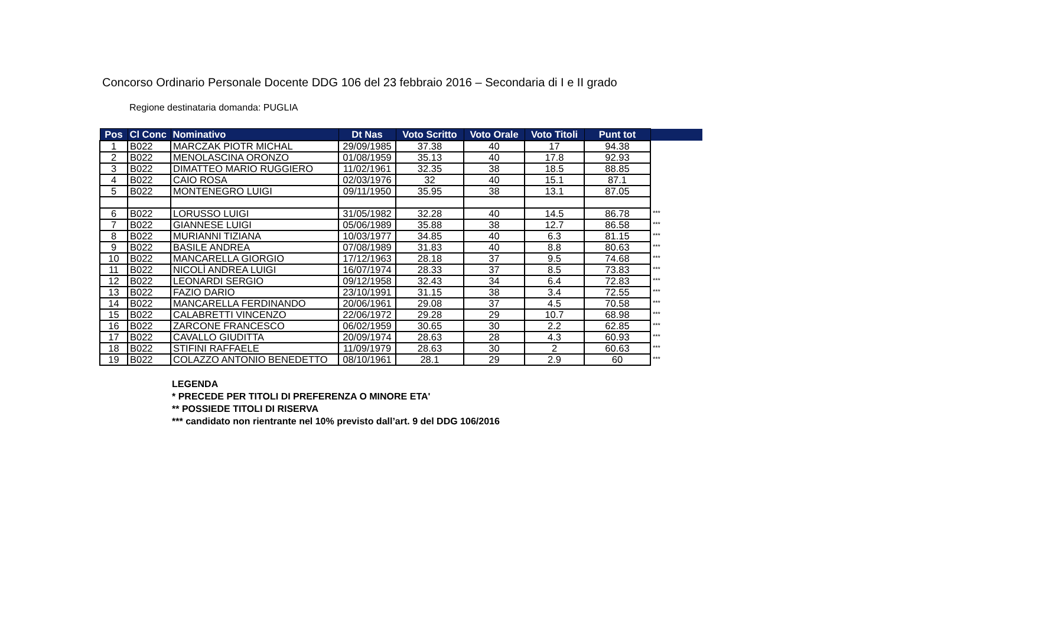Concorso Ordinario Personale Docente DDG 106 del 23 febbraio 2016 – Secondaria di I e II grado
Regione destinataria domanda: PUGLIA
| Pos | Cl Conc | Nominativo | Dt Nas | Voto Scritto | Voto Orale | Voto Titoli | Punt tot | |
| --- | --- | --- | --- | --- | --- | --- | --- | --- |
| 1 | B022 | MARCZAK PIOTR MICHAL | 29/09/1985 | 37.38 | 40 | 17 | 94.38 | |
| 2 | B022 | MENOLASCINA ORONZO | 01/08/1959 | 35.13 | 40 | 17.8 | 92.93 | |
| 3 | B022 | DIMATTEO MARIO RUGGIERO | 11/02/1961 | 32.35 | 38 | 18.5 | 88.85 | |
| 4 | B022 | CAIO ROSA | 02/03/1976 | 32 | 40 | 15.1 | 87.1 | |
| 5 | B022 | MONTENEGRO LUIGI | 09/11/1950 | 35.95 | 38 | 13.1 | 87.05 | |
| 6 | B022 | LORUSSO LUIGI | 31/05/1982 | 32.28 | 40 | 14.5 | 86.78 | *** |
| 7 | B022 | GIANNESE LUIGI | 05/06/1989 | 35.88 | 38 | 12.7 | 86.58 | *** |
| 8 | B022 | MURIANNI TIZIANA | 10/03/1977 | 34.85 | 40 | 6.3 | 81.15 | *** |
| 9 | B022 | BASILE ANDREA | 07/08/1989 | 31.83 | 40 | 8.8 | 80.63 | *** |
| 10 | B022 | MANCARELLA GIORGIO | 17/12/1963 | 28.18 | 37 | 9.5 | 74.68 | *** |
| 11 | B022 | NICOLÌ ANDREA LUIGI | 16/07/1974 | 28.33 | 37 | 8.5 | 73.83 | *** |
| 12 | B022 | LEONARDI SERGIO | 09/12/1958 | 32.43 | 34 | 6.4 | 72.83 | *** |
| 13 | B022 | FAZIO DARIO | 23/10/1991 | 31.15 | 38 | 3.4 | 72.55 | *** |
| 14 | B022 | MANCARELLA FERDINANDO | 20/06/1961 | 29.08 | 37 | 4.5 | 70.58 | *** |
| 15 | B022 | CALABRETTI VINCENZO | 22/06/1972 | 29.28 | 29 | 10.7 | 68.98 | *** |
| 16 | B022 | ZARCONE FRANCESCO | 06/02/1959 | 30.65 | 30 | 2.2 | 62.85 | *** |
| 17 | B022 | CAVALLO GIUDITTA | 20/09/1974 | 28.63 | 28 | 4.3 | 60.93 | *** |
| 18 | B022 | STIFINI RAFFAELE | 11/09/1979 | 28.63 | 30 | 2 | 60.63 | *** |
| 19 | B022 | COLAZZO ANTONIO BENEDETTO | 08/10/1961 | 28.1 | 29 | 2.9 | 60 | *** |
LEGENDA
* PRECEDE PER TITOLI DI PREFERENZA O MINORE ETA'
** POSSIEDE TITOLI DI RISERVA
*** candidato non rientrante nel 10% previsto dall’art. 9 del DDG 106/2016